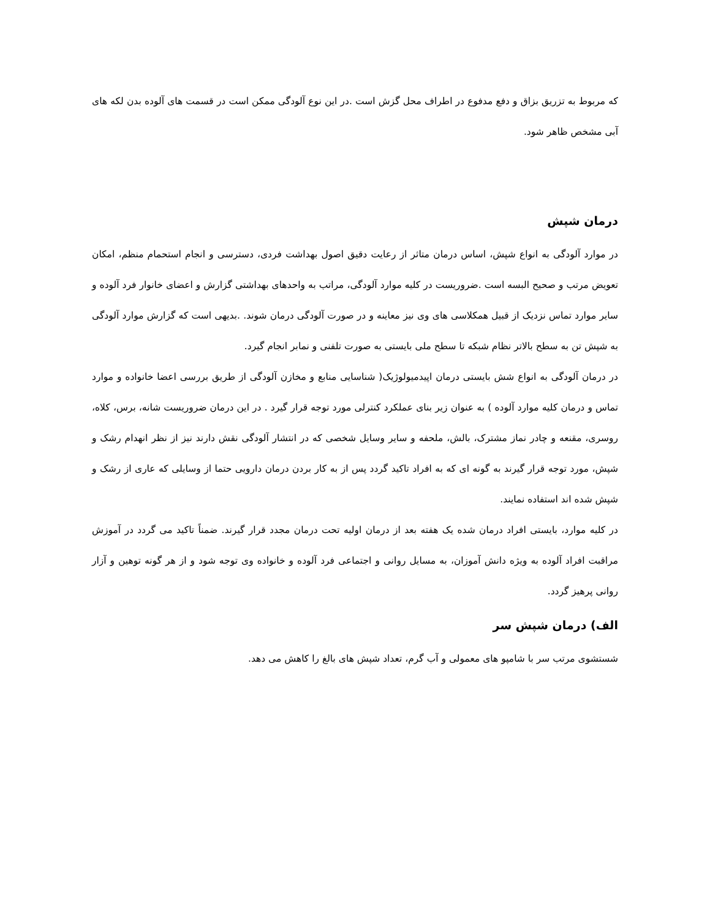که مربوط به تزریق بزاق و دفع مدفوع در اطراف محل گزش است .در این نوع آلودگی ممکن است در قسمت های آلوده بدن لکه های آبی مشخص ظاهر شود.
درمان شپش
در موارد آلودگی به انواع شپش، اساس درمان متاثر از رعایت دقیق اصول بهداشت فردی، دسترسی و انجام استحمام منظم، امکان تعویض مرتب و صحیح البسه است .ضروریست در کلیه موارد آلودگی، مراتب به واحدهای بهداشتی گزارش و اعضای خانوار فرد آلوده و سایر موارد تماس نزدیک از قبیل همکلاسی های وی نیز معاینه و در صورت آلودگی درمان شوند. .بدیهی است که گزارش موارد آلودگی به شپش تن به سطح بالاتر نظام شبکه تا سطح ملی بایستی به صورت تلفنی و نمابر انجام گیرد.
در درمان آلودگی به انواع شش بایستی درمان اپیدمیولوژیک( شناسایی منابع و مخازن آلودگی از طریق بررسی اعضا خانواده و موارد تماس و درمان کلیه موارد آلوده ) به عنوان زیر بنای عملکرد کنترلی مورد توجه قرار گیرد . در این درمان ضروریست شانه، برس، کلاه، روسری، مقنعه و چادر نماز مشترک، بالش، ملحفه و سایر وسایل شخصی که در انتشار آلودگی نقش دارند نیز از نظر انهدام رشک و شپش، مورد توجه قرار گیرند به گونه ای که به افراد تاکید گردد پس از به کار بردن درمان دارویی حتما از وسایلی که عاری از رشک و شپش شده اند استفاده نمایند.
در کلیه موارد، بایستی افراد درمان شده یک هفته بعد از درمان اولیه تحت درمان مجدد قرار گیرند. ضمناً تاکید می گردد در آموزش مراقبت افراد آلوده به ویژه دانش آموزان، به مسایل روانی و اجتماعی فرد آلوده و خانواده وی توجه شود و از هر گونه توهین و آزار روانی پرهیز گردد.
الف) درمان شپش سر
شستشوی مرتب سر با شامپو های معمولی و آب گرم، تعداد شپش های بالغ را کاهش می دهد.